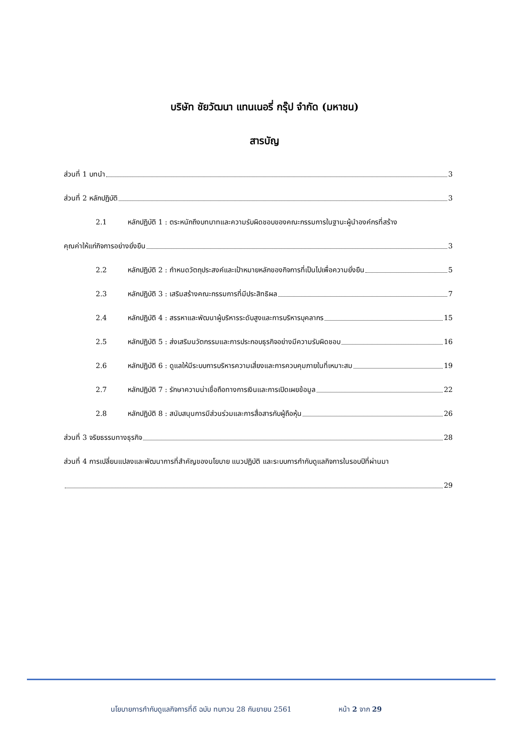บริษัท ชัยวัฒนา แทนเนอรี่ กรุ๊ป จำกัด (มหาชน)
สารบัญ
ส่วนที่ 1 บทนำ 3
ส่วนที่ 2 หลักปฏิบัติ 3
2.1 หลักปฏิบัติ 1 : ตระหนักถึงบทบาทและความรับผิดชอบของคณะกรรมการในฐานะผู้นำองค์กรที่สร้าง
คุณค่าให้แก่กิจการอย่างยั่งยืน 3
2.2 หลักปฏิบัติ 2 : กำหนดวัตถุประสงค์และเป้าหมายหลักของกิจการที่เป็นไปเพื่อความยั่งยืน 5
2.3 หลักปฏิบัติ 3 : เสริมสร้างคณะกรรมการที่มีประสิทธิผล 7
2.4 หลักปฏิบัติ 4 : สรรหาและพัฒนาผู้บริหารระดับสูงและการบริหารบุคลากร 15
2.5 หลักปฏิบัติ 5 : ส่งเสริมนวัตกรรมและการประกอบธุรกิจอย่างมีความรับผิดชอบ 16
2.6 หลักปฏิบัติ 6 : ดูแลให้มีระบบการบริหารความเสี่ยงและการควบคุมภายในที่เหมาะสม 19
2.7 หลักปฏิบัติ 7 : รักษาความน่าเชื่อถือทางการเงินและการเปิดเผยข้อมูล 22
2.8 หลักปฏิบัติ 8 : สนับสนุนการมีส่วนร่วมและการสื่อสารกับผู้ถือหุ้น 26
ส่วนที่ 3 จริยธรรมทางธุรกิจ 28
ส่วนที่ 4 การเปลี่ยนแปลงและพัฒนาการที่สำคัญของนโยบาย แนวปฏิบัติ และระบบการกำกับดูแลกิจการในรอบปีที่ผ่านมา
29
นโยบายการกำกับดูแลกิจการที่ดี ฉบับ ทบทวน 28 กันยายน 2561 หน้า 2 จาก 29